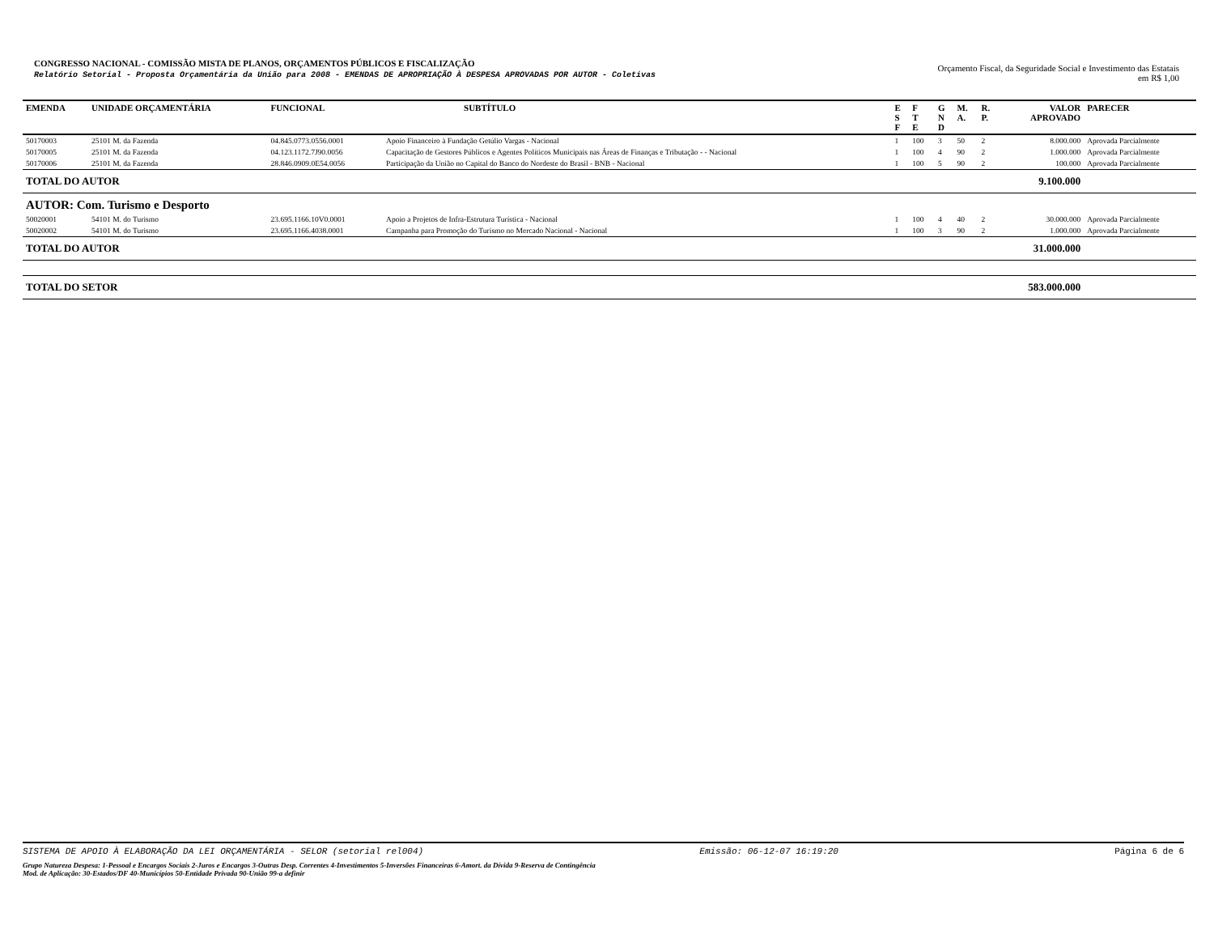CONGRESSO NACIONAL - COMISSÃO MISTA DE PLANOS, ORÇAMENTOS PÚBLICOS E FISCALIZAÇÃO
Relatório Setorial - Proposta Orçamentária da União para 2008 - EMENDAS DE APROPRIAÇÃO À DESPESA APROVADAS POR AUTOR - Coletivas
Orçamento Fiscal, da Seguridade Social e Investimento das Estatais
em R$ 1,00
| EMENDA | UNIDADE ORÇAMENTÁRIA | FUNCIONAL | SUBTÍTULO | E S F | F T E | G N D | M. A. | R. P. | VALOR APROVADO | PARECER |
| --- | --- | --- | --- | --- | --- | --- | --- | --- | --- | --- |
| 50170003 | 25101 M. da Fazenda | 04.845.0773.0556.0001 | Apoio Financeiro à Fundação Getúlio Vargas - Nacional | 1 | 100 | 3 | 50 | 2 | 8.000.000 | Aprovada Parcialmente |
| 50170005 | 25101 M. da Fazenda | 04.123.1172.7J90.0056 | Capacitação de Gestores Públicos e Agentes Políticos Municipais nas Áreas de Finanças e Tributação - - Nacional | 1 | 100 | 4 | 90 | 2 | 1.000.000 | Aprovada Parcialmente |
| 50170006 | 25101 M. da Fazenda | 28.846.0909.0E54.0056 | Participação da União no Capital do Banco do Nordeste do Brasil - BNB - Nacional | 1 | 100 | 5 | 90 | 2 | 100.000 | Aprovada Parcialmente |
| TOTAL DO AUTOR | | | | | | | | | 9.100.000 | |
| AUTOR: Com. Turismo e Desporto | | | | | | | | | | |
| 50020001 | 54101 M. do Turismo | 23.695.1166.10V0.0001 | Apoio a Projetos de Infra-Estrutura Turística - Nacional | 1 | 100 | 4 | 40 | 2 | 30.000.000 | Aprovada Parcialmente |
| 50020002 | 54101 M. do Turismo | 23.695.1166.4038.0001 | Campanha para Promoção do Turismo no Mercado Nacional - Nacional | 1 | 100 | 3 | 90 | 2 | 1.000.000 | Aprovada Parcialmente |
| TOTAL DO AUTOR | | | | | | | | | 31.000.000 | |
| TOTAL DO SETOR | | | | | | | | | 583.000.000 | |
SISTEMA DE APOIO À ELABORAÇÃO DA LEI ORÇAMENTÁRIA - SELOR (setorial rel004) Emissão: 06-12-07 16:19:20 Página 6 de 6
Grupo Natureza Despesa: 1-Pessoal e Encargos Sociais 2-Juros e Encargos 3-Outras Desp. Correntes 4-Investimentos 5-Inversões Financeiras 6-Amort. da Dívida 9-Reserva de Contingência
Mod. de Aplicação: 30-Estados/DF 40-Municípios 50-Entidade Privada 90-União 99-a definir